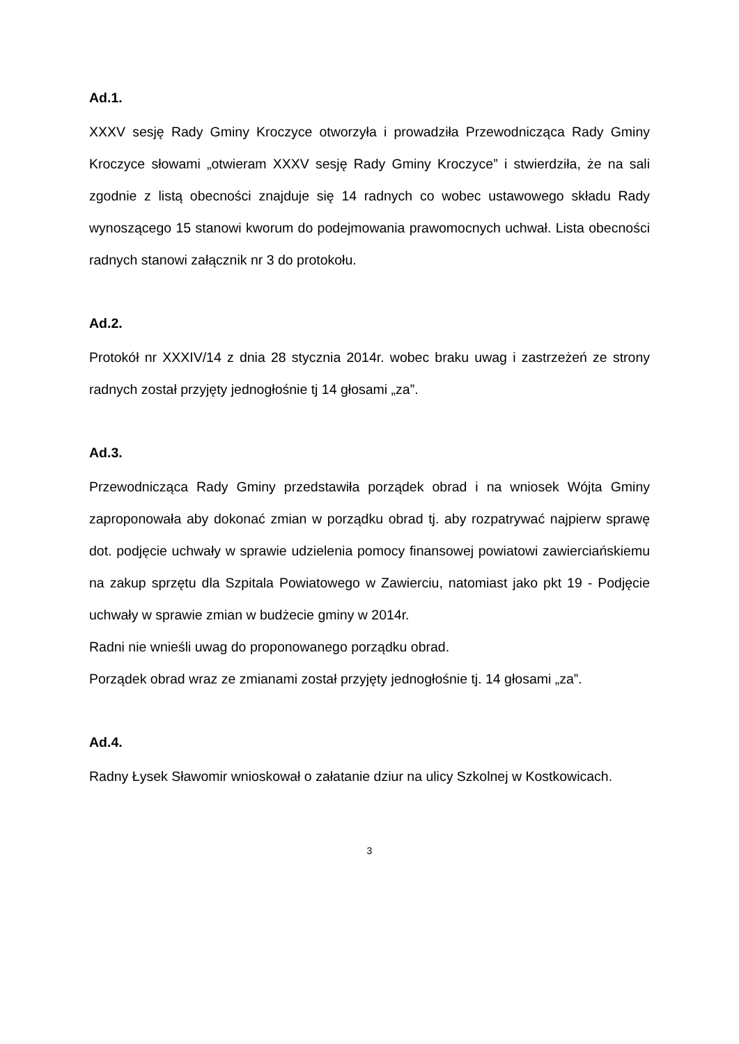Ad.1.
XXXV sesję Rady Gminy Kroczyce otworzyła i prowadziła Przewodnicząca Rady Gminy Kroczyce słowami „otwieram XXXV sesję Rady Gminy Kroczyce” i stwierdziła, że na sali zgodnie z listą obecności znajduje się 14 radnych co wobec ustawowego składu Rady wynoszącego 15 stanowi kworum do podejmowania prawomocnych uchwał. Lista obecności radnych stanowi załącznik nr 3 do protokołu.
Ad.2.
Protokół nr XXXIV/14 z dnia 28 stycznia 2014r. wobec braku uwag i zastrzeżeń ze strony radnych został przyjęty jednogłośnie tj 14 głosami „za”.
Ad.3.
Przewodnicząca Rady Gminy przedstawiła porządek obrad i na wniosek Wójta Gminy zaproponowała aby dokonać zmian w porządku obrad tj. aby rozpatrywać najpierw sprawę dot. podjęcie uchwały w sprawie udzielenia pomocy finansowej powiatowi zawierciańskiemu na zakup sprzętu dla Szpitala Powiatowego w Zawierciu, natomiast jako pkt 19 - Podjęcie uchwały w sprawie zmian w budżecie gminy w 2014r.
Radni nie wnieśli uwag do proponowanego porządku obrad.
Porządek obrad wraz ze zmianami został przyjęty jednogłośnie tj. 14 głosami „za”.
Ad.4.
Radny Łysek Sławomir wnioskował o załatanie dziur na ulicy Szkolnej w Kostkowicach.
3